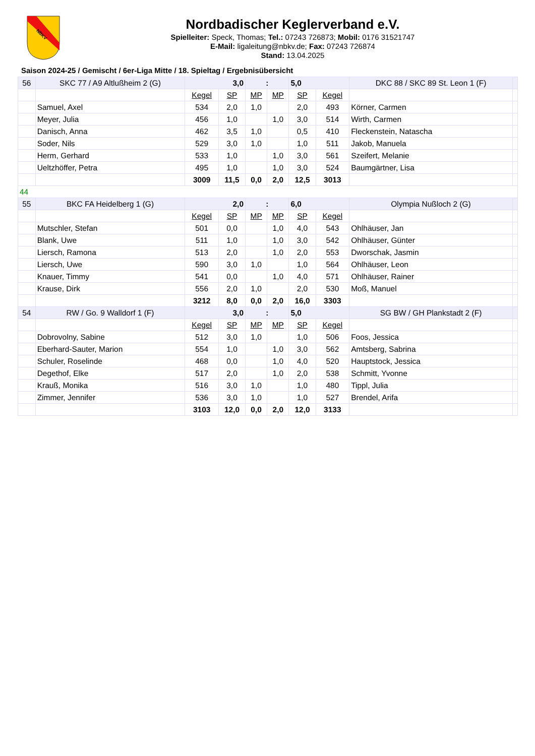NBKV
Nordbadischer Keglerverband e.V.
Spielleiter: Speck, Thomas; Tel.: 07243 726873; Mobil: 0176 31521747
E-Mail: ligaleitung@nbkv.de; Fax: 07243 726874
Stand: 13.04.2025
Saison 2024-25 / Gemischt / 6er-Liga Mitte / 18. Spieltag / Ergebnisübersicht
| 56 | SKC 77 / A9 Altlußheim 2 (G) | 3,0 | | : | | 5,0 | | DKC 88 / SKC 89 St. Leon 1 (F) | |
| | | Kegel | SP | MP | MP | SP | Kegel | | |
| | Samuel, Axel | 534 | 2,0 | 1,0 | | 2,0 | 493 | Körner, Carmen | |
| | Meyer, Julia | 456 | 1,0 | | 1,0 | 3,0 | 514 | Wirth, Carmen | |
| | Danisch, Anna | 462 | 3,5 | 1,0 | | 0,5 | 410 | Fleckenstein, Natascha | |
| | Soder, Nils | 529 | 3,0 | 1,0 | | 1,0 | 511 | Jakob, Manuela | |
| | Herm, Gerhard | 533 | 1,0 | | 1,0 | 3,0 | 561 | Szeifert, Melanie | |
| | Ueltzhöffer, Petra | 495 | 1,0 | | 1,0 | 3,0 | 524 | Baumgärtner, Lisa | |
| | | 3009 | 11,5 | 0,0 | 2,0 | 12,5 | 3013 | | |
| 44 | | | | | | | | | |
| 55 | BKC FA Heidelberg 1 (G) | 2,0 | | : | | 6,0 | | Olympia Nußloch 2 (G) | |
| | | Kegel | SP | MP | MP | SP | Kegel | | |
| | Mutschler, Stefan | 501 | 0,0 | | 1,0 | 4,0 | 543 | Ohlhäuser, Jan | |
| | Blank, Uwe | 511 | 1,0 | | 1,0 | 3,0 | 542 | Ohlhäuser, Günter | |
| | Liersch, Ramona | 513 | 2,0 | | 1,0 | 2,0 | 553 | Dworschak, Jasmin | |
| | Liersch, Uwe | 590 | 3,0 | 1,0 | | 1,0 | 564 | Ohlhäuser, Leon | |
| | Knauer, Timmy | 541 | 0,0 | | 1,0 | 4,0 | 571 | Ohlhäuser, Rainer | |
| | Krause, Dirk | 556 | 2,0 | 1,0 | | 2,0 | 530 | Moß, Manuel | |
| | | 3212 | 8,0 | 0,0 | 2,0 | 16,0 | 3303 | | |
| 54 | RW / Go. 9 Walldorf 1 (F) | 3,0 | | : | | 5,0 | | SG BW / GH Plankstadt 2 (F) | |
| | | Kegel | SP | MP | MP | SP | Kegel | | |
| | Dobrovolny, Sabine | 512 | 3,0 | 1,0 | | 1,0 | 506 | Foos, Jessica | |
| | Eberhard-Sauter, Marion | 554 | 1,0 | | 1,0 | 3,0 | 562 | Amtsberg, Sabrina | |
| | Schuler, Roselinde | 468 | 0,0 | | 1,0 | 4,0 | 520 | Hauptstock, Jessica | |
| | Degethof, Elke | 517 | 2,0 | | 1,0 | 2,0 | 538 | Schmitt, Yvonne | |
| | Krauß, Monika | 516 | 3,0 | 1,0 | | 1,0 | 480 | Tippl, Julia | |
| | Zimmer, Jennifer | 536 | 3,0 | 1,0 | | 1,0 | 527 | Brendel, Arifa | |
| | | 3103 | 12,0 | 0,0 | 2,0 | 12,0 | 3133 | | |